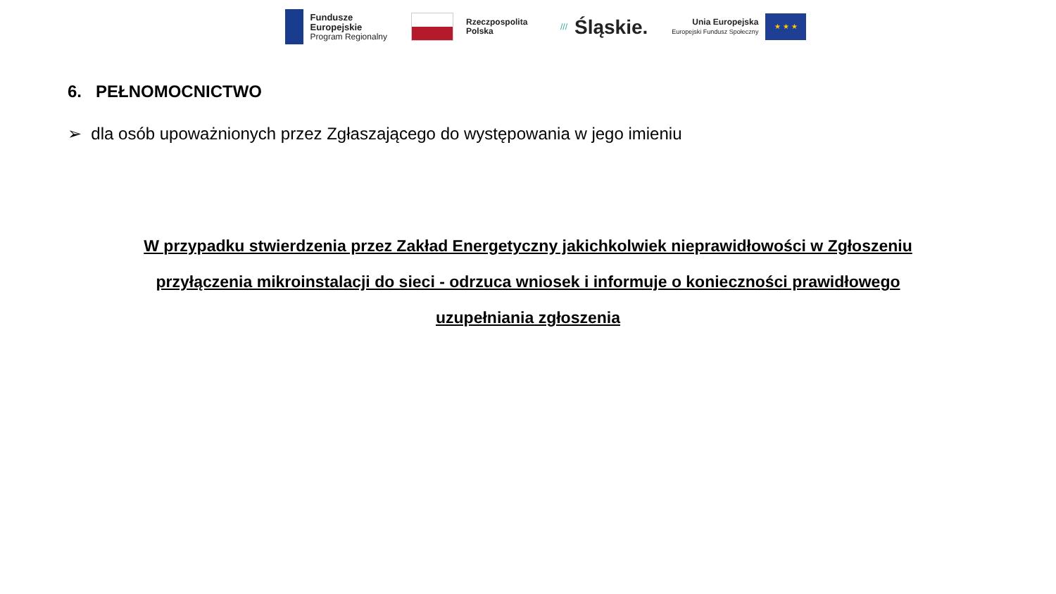Fundusze
Europejskie
Program Regionalny
Rzeczpospolita
Polska
/// Śląskie.
Unia Europejska
Europejski Fundusz Społeczny
★ ★ ★
6. PEŁNOMOCNICTWO
➢ dla osób upoważnionych przez Zgłaszającego do występowania w jego imieniu
W przypadku stwierdzenia przez Zakład Energetyczny jakichkolwiek nieprawidłowości w Zgłoszeniu przyłączenia mikroinstalacji do sieci - odrzuca wniosek i informuje o konieczności prawidłowego uzupełniania zgłoszenia